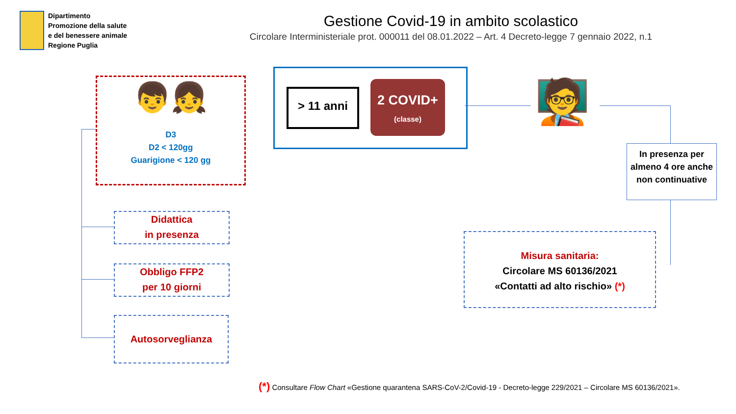Dipartimento
Promozione della salute
e del benessere animale
Regione Puglia
Gestione Covid-19 in ambito scolastico
Circolare Interministeriale prot. 000011 del 08.01.2022 – Art. 4 Decreto-legge 7 gennaio 2022, n.1
👦👧
D3
D2 < 120gg
Guarigione < 120 gg
> 11 anni
2 COVID+
(classe)
🧑‍🏫
In presenza per almeno 4 ore anche non continuative
Didattica
in presenza
Obbligo FFP2
per 10 giorni
Autosorveglianza
Misura sanitaria:
Circolare MS 60136/2021
«Contatti ad alto rischio» (*)
(*) Consultare Flow Chart «Gestione quarantena SARS-CoV-2/Covid-19 - Decreto-legge 229/2021 – Circolare MS 60136/2021».